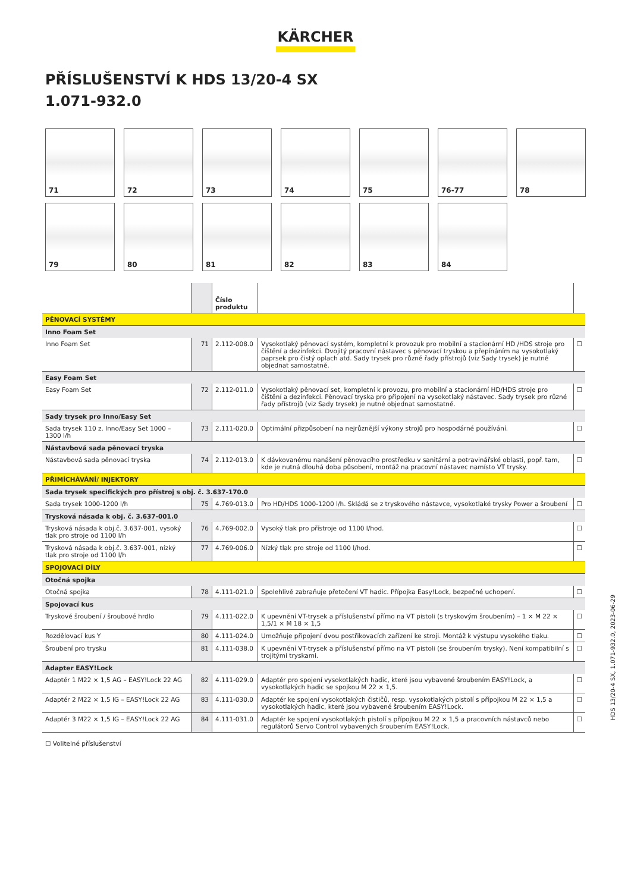KÄRCHER
PŘÍSLUŠENSTVÍ K HDS 13/20-4 SX
1.071-932.0
71
72
73
74
75
76-77
78
79
80
81
82
83
84
| | | Číslo produktu | | |
| --- | --- | --- | --- | --- |
| PĚNOVACÍ SYSTÉMY | | | | |
| Inno Foam Set | | | | |
| Inno Foam Set | 71 | 2.112-008.0 | Vysokotlaký pěnovací systém, kompletní k provozuk pro mobilní a stacionární HD /HDS stroje pro čištění a dezinfekci. Dvojitý pracovní nástavec s pěnovací tryskou a přepínáním na vysokotlaký paprsek pro čistý oplach atd. Sady trysek pro různé řady přístrojů (viz Sady trysek) je nutné objednat samostatně. | ☐ |
| Easy Foam Set | | | | |
| Easy Foam Set | 72 | 2.112-011.0 | Vysokotlaký pěnovací set, kompletní k provozu, pro mobilní a stacionární HD/HDS stroje pro čištění a dezinfekci. Pěnovací tryska pro připojení na vysokotlaký nástavec. Sady trysek pro různé řady přístrojů (viz Sady trysek) je nutné objednat samostatně. | ☐ |
| Sady trysek pro Inno/Easy Set | | | | |
| Sada trysek 110 z. Inno/Easy Set 1000 – 1300 l/h | 73 | 2.111-020.0 | Optimální přizpůsobení na nejrůznější výkony strojů pro hospodárné používání. | ☐ |
| Nástavbová sada pěnovací tryska | | | | |
| Nástavbová sada pěnovací tryska | 74 | 2.112-013.0 | K dávkovanému nanášení pěnovacího prostředku v sanitární a potravinářské oblasti, popř. tam, kde je nutná dlouhá doba působení, montáž na pracovní nástavec namísto VT trysky. | ☐ |
| PŘIMÍCHÁVÁNÍ/ INJEKTORY | | | | |
| Sada trysek specifických pro přístroj s obj. č. 3.637-170.0 | | | | |
| Sada trysek 1000-1200 l/h | 75 | 4.769-013.0 | Pro HD/HDS 1000-1200 l/h. Skládá se z tryskového nástavce, vysokotlaké trysky Power a šroubení | ☐ |
| Trysková násada k obj. č. 3.637-001.0 | | | | |
| Trysková násada k obj.č. 3.637-001, vysoký tlak pro stroje od 1100 l/h | 76 | 4.769-002.0 | Vysoký tlak pro přístroje od 1100 l/hod. | ☐ |
| Trysková násada k obj.č. 3.637-001, nízký tlak pro stroje od 1100 l/h | 77 | 4.769-006.0 | Nízký tlak pro stroje od 1100 l/hod. | ☐ |
| SPOJOVACÍ DÍLY | | | | |
| Otočná spojka | | | | |
| Otočná spojka | 78 | 4.111-021.0 | Spolehlivě zabraňuje přetočení VT hadic. Přípojka Easy!Lock, bezpečné uchopení. | ☐ |
| Spojovací kus | | | | |
| Tryskové šroubení / šroubové hrdlo | 79 | 4.111-022.0 | K upevnění VT-trysek a příslušenství přímo na VT pistoli (s tryskovým šroubením) – 1 × M 22 × 1,5/1 × M 18 × 1,5 | ☐ |
| Rozdělovací kus Y | 80 | 4.111-024.0 | Umožňuje připojení dvou postřikovacích zařízení ke stroji. Montáž k výstupu vysokého tlaku. | ☐ |
| Šroubení pro trysku | 81 | 4.111-038.0 | K upevnění VT-trysek a příslušenství přímo na VT pistoli (se šroubením trysky). Není kompatibilní s trojitými tryskami. | ☐ |
| Adapter EASY!Lock | | | | |
| Adaptér 1 M22 × 1,5 AG – EASY!Lock 22 AG | 82 | 4.111-029.0 | Adaptér pro spojení vysokotlakých hadic, které jsou vybavené šroubením EASY!Lock, a vysokotlakých hadic se spojkou M 22 × 1,5. | ☐ |
| Adaptér 2 M22 × 1,5 IG – EASY!Lock 22 AG | 83 | 4.111-030.0 | Adaptér ke spojení vysokotlakých čističů, resp. vysokotlakých pistolí s přípojkou M 22 × 1,5 a vysokotlakých hadic, které jsou vybavené šroubením EASY!Lock. | ☐ |
| Adaptér 3 M22 × 1,5 IG – EASY!Lock 22 AG | 84 | 4.111-031.0 | Adaptér ke spojení vysokotlakých pistolí s přípojkou M 22 × 1,5 a pracovních nástavců nebo regulátorů Servo Control vybavených šroubením EASY!Lock. | ☐ |
☐ Volitelné příslušenství
HDS 13/20-4 SX, 1.071-932.0, 2023-06-29